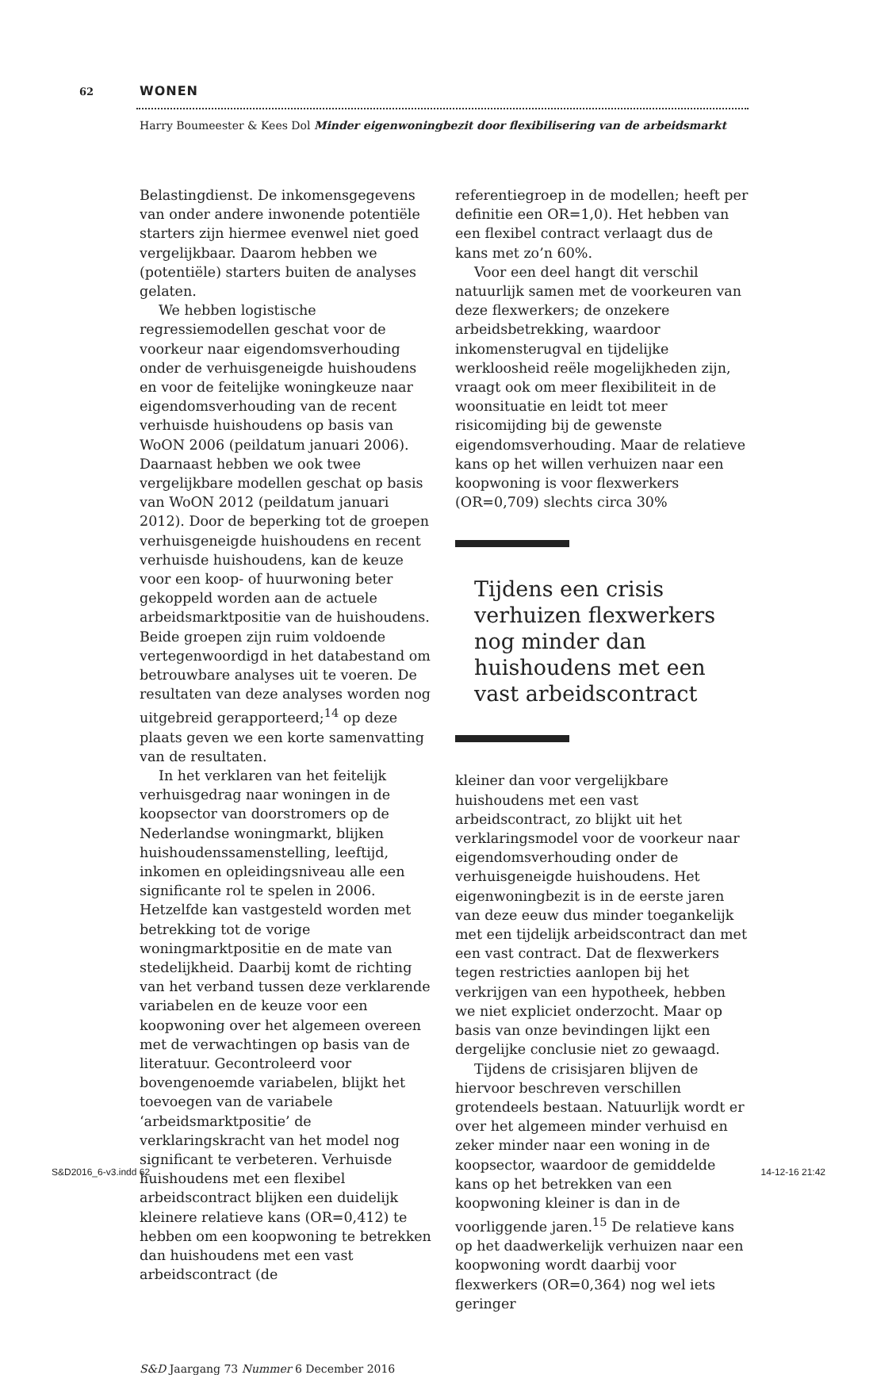62 WONEN
Harry Boumeester & Kees Dol Minder eigenwoningbezit door flexibilisering van de arbeidsmarkt
Belastingdienst. De inkomensgegevens van onder andere inwonende potentiële starters zijn hiermee evenwel niet goed vergelijkbaar. Daarom hebben we (potentiële) starters buiten de analyses gelaten.
We hebben logistische regressiemodellen geschat voor de voorkeur naar eigendomsverhouding onder de verhuisgeneigde huishoudens en voor de feitelijke woningkeuze naar eigendomsverhouding van de recent verhuisde huishoudens op basis van WoON 2006 (peildatum januari 2006). Daarnaast hebben we ook twee vergelijkbare modellen geschat op basis van WoON 2012 (peildatum januari 2012). Door de beperking tot de groepen verhuisgeneigde huishoudens en recent verhuisde huishoudens, kan de keuze voor een koop- of huurwoning beter gekoppeld worden aan de actuele arbeidsmarktpositie van de huishoudens. Beide groepen zijn ruim voldoende vertegenwoordigd in het databestand om betrouwbare analyses uit te voeren. De resultaten van deze analyses worden nog uitgebreid gerapporteerd;<sup>14</sup> op deze plaats geven we een korte samenvatting van de resultaten.
In het verklaren van het feitelijk verhuisgedrag naar woningen in de koopsector van doorstromers op de Nederlandse woningmarkt, blijken huishoudenssamenstelling, leeftijd, inkomen en opleidingsniveau alle een significante rol te spelen in 2006. Hetzelfde kan vastgesteld worden met betrekking tot de vorige woningmarktpositie en de mate van stedelijkheid. Daarbij komt de richting van het verband tussen deze verklarende variabelen en de keuze voor een koopwoning over het algemeen overeen met de verwachtingen op basis van de literatuur. Gecontroleerd voor bovengenoemde variabelen, blijkt het toevoegen van de variabele ‘arbeidsmarktpositie’ de verklaringskracht van het model nog significant te verbeteren. Verhuisde huishoudens met een flexibel arbeidscontract blijken een duidelijk kleinere relatieve kans (OR=0,412) te hebben om een koopwoning te betrekken dan huishoudens met een vast arbeidscontract (de
referentiegroep in de modellen; heeft per definitie een OR=1,0). Het hebben van een flexibel contract verlaagt dus de kans met zo’n 60%.
Voor een deel hangt dit verschil natuurlijk samen met de voorkeuren van deze flexwerkers; de onzekere arbeidsbetrekking, waardoor inkomensterugval en tijdelijke werkloosheid reële mogelijkheden zijn, vraagt ook om meer flexibiliteit in de woonsituatie en leidt tot meer risicomijding bij de gewenste eigendomsverhouding. Maar de relatieve kans op het willen verhuizen naar een koopwoning is voor flexwerkers (OR=0,709) slechts circa 30%
Tijdens een crisis verhuizen flexwerkers nog minder dan huishoudens met een vast arbeidscontract
kleiner dan voor vergelijkbare huishoudens met een vast arbeidscontract, zo blijkt uit het verklaringsmodel voor de voorkeur naar eigendomsverhouding onder de verhuisgeneigde huishoudens. Het eigenwoningbezit is in de eerste jaren van deze eeuw dus minder toegankelijk met een tijdelijk arbeidscontract dan met een vast contract. Dat de flexwerkers tegen restricties aanlopen bij het verkrijgen van een hypotheek, hebben we niet expliciet onderzocht. Maar op basis van onze bevindingen lijkt een dergelijke conclusie niet zo gewaagd.
Tijdens de crisisjaren blijven de hiervoor beschreven verschillen grotendeels bestaan. Natuurlijk wordt er over het algemeen minder verhuisd en zeker minder naar een woning in de koopsector, waardoor de gemiddelde kans op het betrekken van een koopwoning kleiner is dan in de voorliggende jaren.<sup>15</sup> De relatieve kans op het daadwerkelijk verhuizen naar een koopwoning wordt daarbij voor flexwerkers (OR=0,364) nog wel iets geringer
S&D Jaargang 73 Nummer 6 December 2016
S&D2016_6-v3.indd 62 14-12-16 21:42